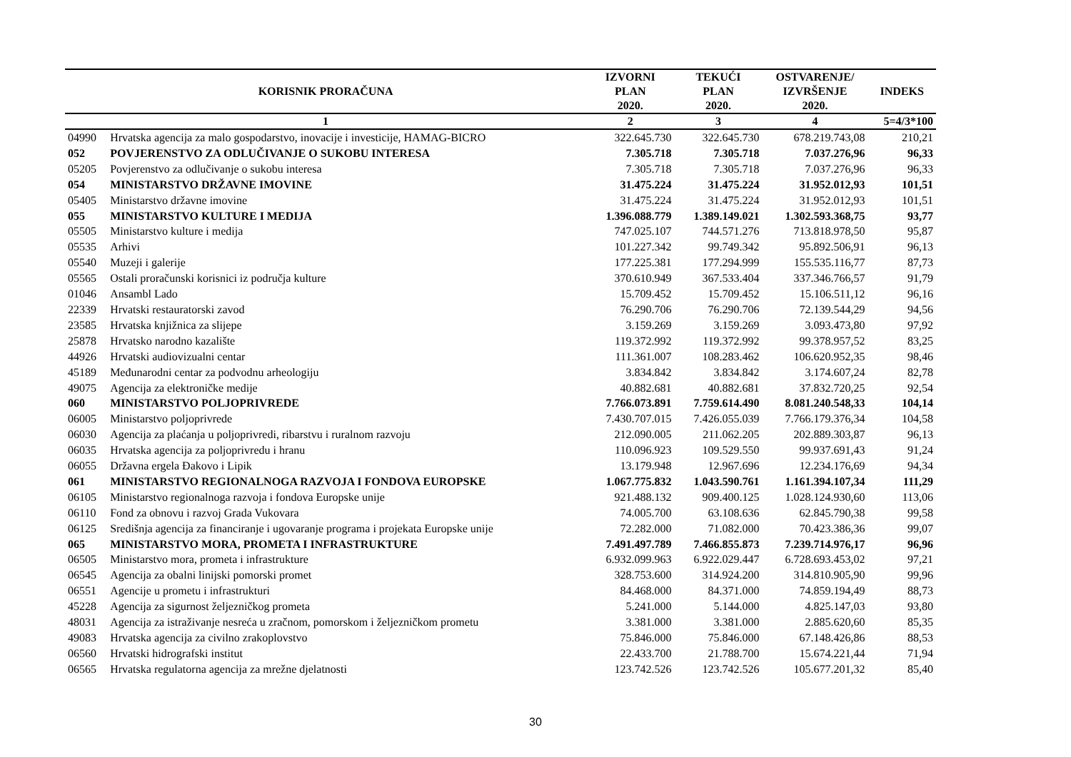| KORISNIK PRORAČUNA | | IZVORNI PLAN 2020. | TEKUĆI PLAN 2020. | OSTVARENJE/ IZVRŠENJE 2020. | INDEKS |
| --- | --- | --- | --- | --- | --- |
| 1 | | 2 | 3 | 4 | 5=4/3*100 |
| 04990 | Hrvatska agencija za malo gospodarstvo, inovacije i investicije, HAMAG-BICRO | 322.645.730 | 322.645.730 | 678.219.743,08 | 210,21 |
| 052 | POVJERENSTVO ZA ODLUČIVANJE O SUKOBU INTERESA | 7.305.718 | 7.305.718 | 7.037.276,96 | 96,33 |
| 05205 | Povjerenstvo za odlučivanje o sukobu interesa | 7.305.718 | 7.305.718 | 7.037.276,96 | 96,33 |
| 054 | MINISTARSTVO DRŽAVNE IMOVINE | 31.475.224 | 31.475.224 | 31.952.012,93 | 101,51 |
| 05405 | Ministarstvo državne imovine | 31.475.224 | 31.475.224 | 31.952.012,93 | 101,51 |
| 055 | MINISTARSTVO KULTURE I MEDIJA | 1.396.088.779 | 1.389.149.021 | 1.302.593.368,75 | 93,77 |
| 05505 | Ministarstvo kulture i medija | 747.025.107 | 744.571.276 | 713.818.978,50 | 95,87 |
| 05535 | Arhivi | 101.227.342 | 99.749.342 | 95.892.506,91 | 96,13 |
| 05540 | Muzeji i galerije | 177.225.381 | 177.294.999 | 155.535.116,77 | 87,73 |
| 05565 | Ostali proračunski korisnici iz područja kulture | 370.610.949 | 367.533.404 | 337.346.766,57 | 91,79 |
| 01046 | Ansambl Lado | 15.709.452 | 15.709.452 | 15.106.511,12 | 96,16 |
| 22339 | Hrvatski restauratorski zavod | 76.290.706 | 76.290.706 | 72.139.544,29 | 94,56 |
| 23585 | Hrvatska knjižnica za slijepe | 3.159.269 | 3.159.269 | 3.093.473,80 | 97,92 |
| 25878 | Hrvatsko narodno kazalište | 119.372.992 | 119.372.992 | 99.378.957,52 | 83,25 |
| 44926 | Hrvatski audiovizualni centar | 111.361.007 | 108.283.462 | 106.620.952,35 | 98,46 |
| 45189 | Međunarodni centar za podvodnu arheologiju | 3.834.842 | 3.834.842 | 3.174.607,24 | 82,78 |
| 49075 | Agencija za elektroničke medije | 40.882.681 | 40.882.681 | 37.832.720,25 | 92,54 |
| 060 | MINISTARSTVO POLJOPRIVREDE | 7.766.073.891 | 7.759.614.490 | 8.081.240.548,33 | 104,14 |
| 06005 | Ministarstvo poljoprivrede | 7.430.707.015 | 7.426.055.039 | 7.766.179.376,34 | 104,58 |
| 06030 | Agencija za plaćanja u poljoprivredi, ribarstvu i ruralnom razvoju | 212.090.005 | 211.062.205 | 202.889.303,87 | 96,13 |
| 06035 | Hrvatska agencija za poljoprivredu i hranu | 110.096.923 | 109.529.550 | 99.937.691,43 | 91,24 |
| 06055 | Državna ergela Đakovo i Lipik | 13.179.948 | 12.967.696 | 12.234.176,69 | 94,34 |
| 061 | MINISTARSTVO REGIONALNOGA RAZVOJA I FONDOVA EUROPSKE | 1.067.775.832 | 1.043.590.761 | 1.161.394.107,34 | 111,29 |
| 06105 | Ministarstvo regionalnoga razvoja i fondova Europske unije | 921.488.132 | 909.400.125 | 1.028.124.930,60 | 113,06 |
| 06110 | Fond za obnovu i razvoj Grada Vukovara | 74.005.700 | 63.108.636 | 62.845.790,38 | 99,58 |
| 06125 | Središnja agencija za financiranje i ugovaranje programa i projekata Europske unije | 72.282.000 | 71.082.000 | 70.423.386,36 | 99,07 |
| 065 | MINISTARSTVO MORA, PROMETA I INFRASTRUKTURE | 7.491.497.789 | 7.466.855.873 | 7.239.714.976,17 | 96,96 |
| 06505 | Ministarstvo mora, prometa i infrastrukture | 6.932.099.963 | 6.922.029.447 | 6.728.693.453,02 | 97,21 |
| 06545 | Agencija za obalni linijski pomorski promet | 328.753.600 | 314.924.200 | 314.810.905,90 | 99,96 |
| 06551 | Agencije u prometu i infrastrukturi | 84.468.000 | 84.371.000 | 74.859.194,49 | 88,73 |
| 45228 | Agencija za sigurnost željezničkog prometa | 5.241.000 | 5.144.000 | 4.825.147,03 | 93,80 |
| 48031 | Agencija za istraživanje nesreća u zračnom, pomorskom i željezničkom prometu | 3.381.000 | 3.381.000 | 2.885.620,60 | 85,35 |
| 49083 | Hrvatska agencija za civilno zrakoplovstvo | 75.846.000 | 75.846.000 | 67.148.426,86 | 88,53 |
| 06560 | Hrvatski hidrografski institut | 22.433.700 | 21.788.700 | 15.674.221,44 | 71,94 |
| 06565 | Hrvatska regulatorna agencija za mrežne djelatnosti | 123.742.526 | 123.742.526 | 105.677.201,32 | 85,40 |
30